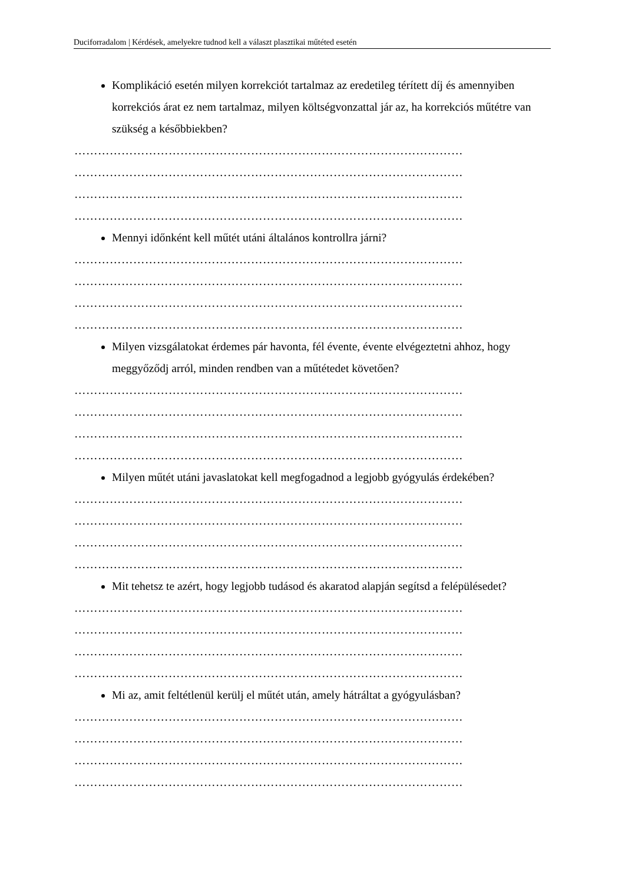Duciforradalom | Kérdések, amelyekre tudnod kell a választ plasztikai műtéted esetén
Komplikáció esetén milyen korrekciót tartalmaz az eredetileg térített díj és amennyiben korrekciós árat ez nem tartalmaz, milyen költségvonzattal jár az, ha korrekciós műtétre van szükség a későbbiekben?
………………………………………………………………………………………
………………………………………………………………………………………
………………………………………………………………………………………
………………………………………………………………………………………
Mennyi időnként kell műtét utáni általános kontrollra járni?
………………………………………………………………………………………
………………………………………………………………………………………
………………………………………………………………………………………
………………………………………………………………………………………
Milyen vizsgálatokat érdemes pár havonta, fél évente, évente elvégeztetni ahhoz, hogy meggyőződj arról, minden rendben van a műtétedet követően?
………………………………………………………………………………………
………………………………………………………………………………………
………………………………………………………………………………………
………………………………………………………………………………………
Milyen műtét utáni javaslatokat kell megfogadnod a legjobb gyógyulás érdekében?
………………………………………………………………………………………
………………………………………………………………………………………
………………………………………………………………………………………
………………………………………………………………………………………
Mit tehetsz te azért, hogy legjobb tudásod és akaratod alapján segítsd a felépülésedet?
………………………………………………………………………………………
………………………………………………………………………………………
………………………………………………………………………………………
………………………………………………………………………………………
Mi az, amit feltétlenül kerülj el műtét után, amely hátráltat a gyógyulásban?
………………………………………………………………………………………
………………………………………………………………………………………
………………………………………………………………………………………
………………………………………………………………………………………